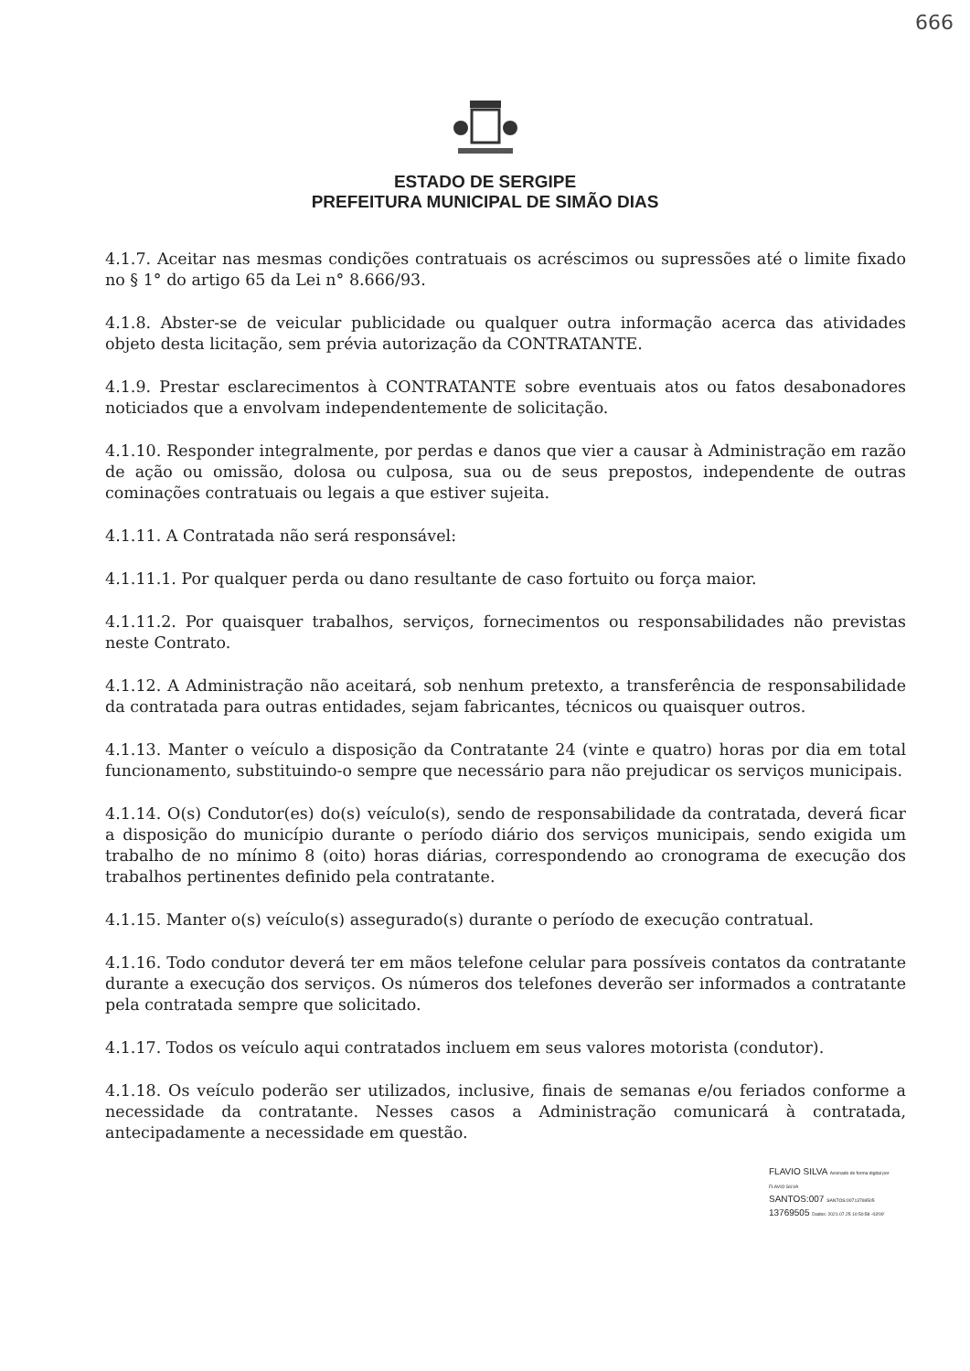666
ESTADO DE SERGIPE
PREFEITURA MUNICIPAL DE SIMÃO DIAS
4.1.7. Aceitar nas mesmas condições contratuais os acréscimos ou supressões até o limite fixado no § 1° do artigo 65 da Lei n° 8.666/93.
4.1.8. Abster-se de veicular publicidade ou qualquer outra informação acerca das atividades objeto desta licitação, sem prévia autorização da CONTRATANTE.
4.1.9. Prestar esclarecimentos à CONTRATANTE sobre eventuais atos ou fatos desabonadores noticiados que a envolvam independentemente de solicitação.
4.1.10. Responder integralmente, por perdas e danos que vier a causar à Administração em razão de ação ou omissão, dolosa ou culposa, sua ou de seus prepostos, independente de outras cominações contratuais ou legais a que estiver sujeita.
4.1.11. A Contratada não será responsável:
4.1.11.1. Por qualquer perda ou dano resultante de caso fortuito ou força maior.
4.1.11.2. Por quaisquer trabalhos, serviços, fornecimentos ou responsabilidades não previstas neste Contrato.
4.1.12. A Administração não aceitará, sob nenhum pretexto, a transferência de responsabilidade da contratada para outras entidades, sejam fabricantes, técnicos ou quaisquer outros.
4.1.13. Manter o veículo a disposição da Contratante 24 (vinte e quatro) horas por dia em total funcionamento, substituindo-o sempre que necessário para não prejudicar os serviços municipais.
4.1.14. O(s) Condutor(es) do(s) veículo(s), sendo de responsabilidade da contratada, deverá ficar a disposição do município durante o período diário dos serviços municipais, sendo exigida um trabalho de no mínimo 8 (oito) horas diárias, correspondendo ao cronograma de execução dos trabalhos pertinentes definido pela contratante.
4.1.15. Manter o(s) veículo(s) assegurado(s) durante o período de execução contratual.
4.1.16. Todo condutor deverá ter em mãos telefone celular para possíveis contatos da contratante durante a execução dos serviços. Os números dos telefones deverão ser informados a contratante pela contratada sempre que solicitado.
4.1.17. Todos os veículo aqui contratados incluem em seus valores motorista (condutor).
4.1.18. Os veículo poderão ser utilizados, inclusive, finais de semanas e/ou feriados conforme a necessidade da contratante. Nesses casos a Administração comunicará à contratada, antecipadamente a necessidade em questão.
FLAVIO SILVA Assinado de forma digital por FLAVIO SILVA
SANTOS:007 SANTOS:00713769505
13769505 Dados: 2021.07.25 10:50:58 -03'00'